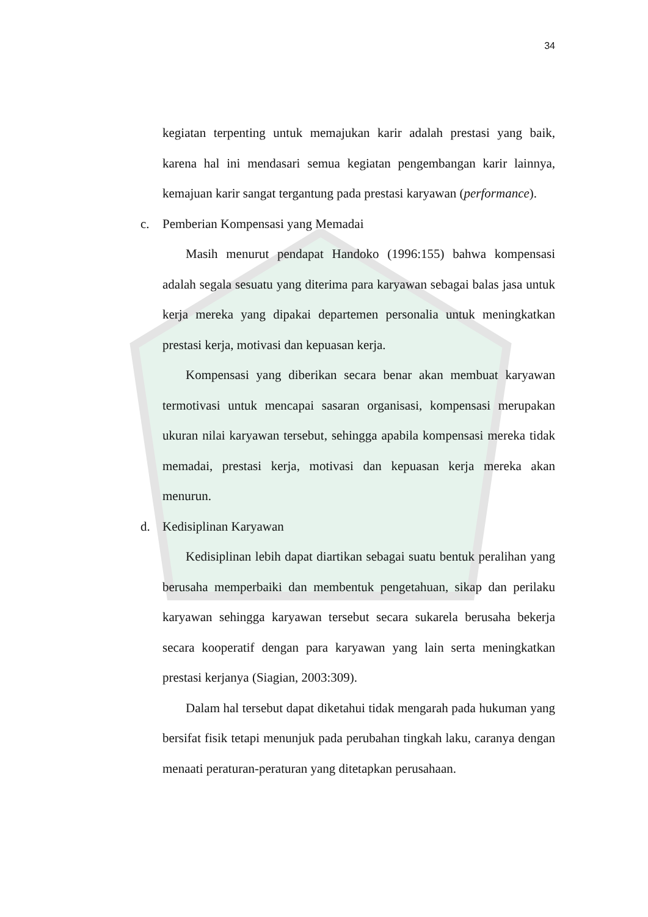34
kegiatan terpenting untuk memajukan karir adalah prestasi yang baik, karena hal ini mendasari semua kegiatan pengembangan karir lainnya, kemajuan karir sangat tergantung pada prestasi karyawan (performance).
c. Pemberian Kompensasi yang Memadai
Masih menurut pendapat Handoko (1996:155) bahwa kompensasi adalah segala sesuatu yang diterima para karyawan sebagai balas jasa untuk kerja mereka yang dipakai departemen personalia untuk meningkatkan prestasi kerja, motivasi dan kepuasan kerja.
Kompensasi yang diberikan secara benar akan membuat karyawan termotivasi untuk mencapai sasaran organisasi, kompensasi merupakan ukuran nilai karyawan tersebut, sehingga apabila kompensasi mereka tidak memadai, prestasi kerja, motivasi dan kepuasan kerja mereka akan menurun.
d. Kedisiplinan Karyawan
Kedisiplinan lebih dapat diartikan sebagai suatu bentuk peralihan yang berusaha memperbaiki dan membentuk pengetahuan, sikap dan perilaku karyawan sehingga karyawan tersebut secara sukarela berusaha bekerja secara kooperatif dengan para karyawan yang lain serta meningkatkan prestasi kerjanya (Siagian, 2003:309).
Dalam hal tersebut dapat diketahui tidak mengarah pada hukuman yang bersifat fisik tetapi menunjuk pada perubahan tingkah laku, caranya dengan menaati peraturan-peraturan yang ditetapkan perusahaan.